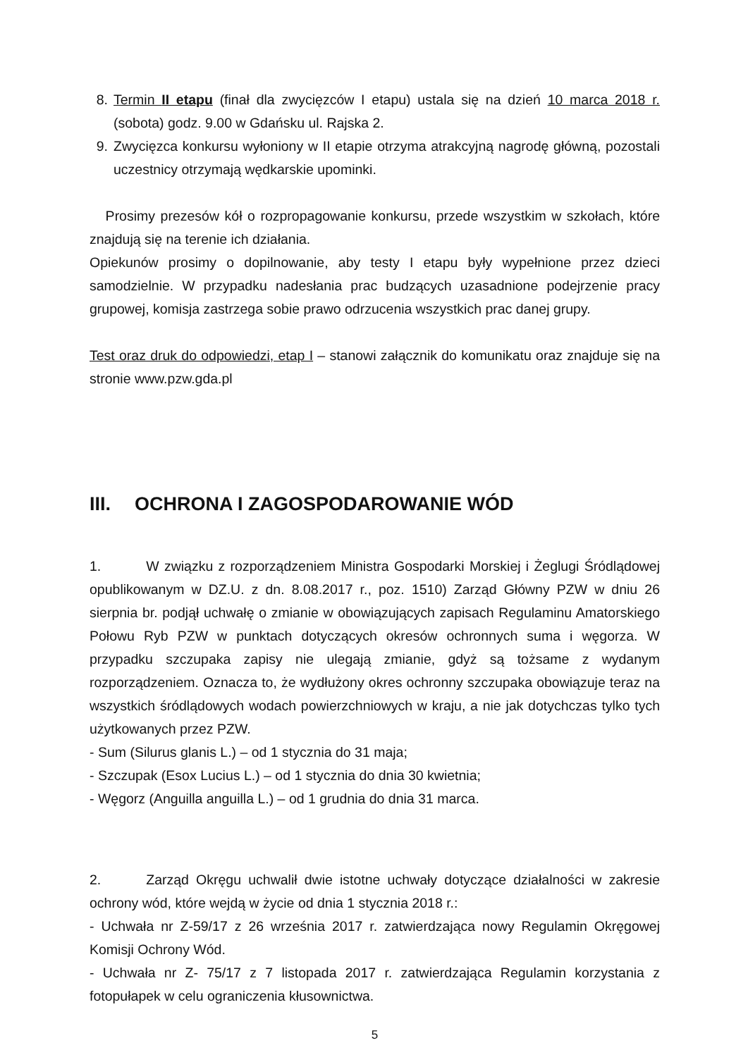8. Termin II etapu (finał dla zwycięzców I etapu) ustala się na dzień 10 marca 2018 r. (sobota) godz. 9.00 w Gdańsku ul. Rajska 2.
9. Zwycięzca konkursu wyłoniony w II etapie otrzyma atrakcyjną nagrodę główną, pozostali uczestnicy otrzymają wędkarskie upominki.
Prosimy prezesów kół o rozpropagowanie konkursu, przede wszystkim w szkołach, które znajdują się na terenie ich działania.
Opiekunów prosimy o dopilnowanie, aby testy I etapu były wypełnione przez dzieci samodzielnie. W przypadku nadesłania prac budzących uzasadnione podejrzenie pracy grupowej, komisja zastrzega sobie prawo odrzucenia wszystkich prac danej grupy.
Test oraz druk do odpowiedzi, etap I – stanowi załącznik do komunikatu oraz znajduje się na stronie www.pzw.gda.pl
III. OCHRONA I ZAGOSPODAROWANIE WÓD
1. W związku z rozporządzeniem Ministra Gospodarki Morskiej i Żeglugi Śródlądowej opublikowanym w DZ.U. z dn. 8.08.2017 r., poz. 1510) Zarząd Główny PZW w dniu 26 sierpnia br. podjął uchwałę o zmianie w obowiązujących zapisach Regulaminu Amatorskiego Połowu Ryb PZW w punktach dotyczących okresów ochronnych suma i węgorza. W przypadku szczupaka zapisy nie ulegają zmianie, gdyż są tożsame z wydanym rozporządzeniem. Oznacza to, że wydłużony okres ochronny szczupaka obowiązuje teraz na wszystkich śródlądowych wodach powierzchniowych w kraju, a nie jak dotychczas tylko tych użytkowanych przez PZW.
- Sum (Silurus glanis L.) – od 1 stycznia do 31 maja;
- Szczupak (Esox Lucius L.) – od 1 stycznia do dnia 30 kwietnia;
- Węgorz (Anguilla anguilla L.) – od 1 grudnia do dnia 31 marca.
2. Zarząd Okręgu uchwalił dwie istotne uchwały dotyczące działalności w zakresie ochrony wód, które wejdą w życie od dnia 1 stycznia 2018 r.:
- Uchwała nr Z-59/17 z 26 września 2017 r. zatwierdzająca nowy Regulamin Okręgowej Komisji Ochrony Wód.
- Uchwała nr Z- 75/17 z 7 listopada 2017 r. zatwierdzająca Regulamin korzystania z fotopułapek w celu ograniczenia kłusownictwa.
5